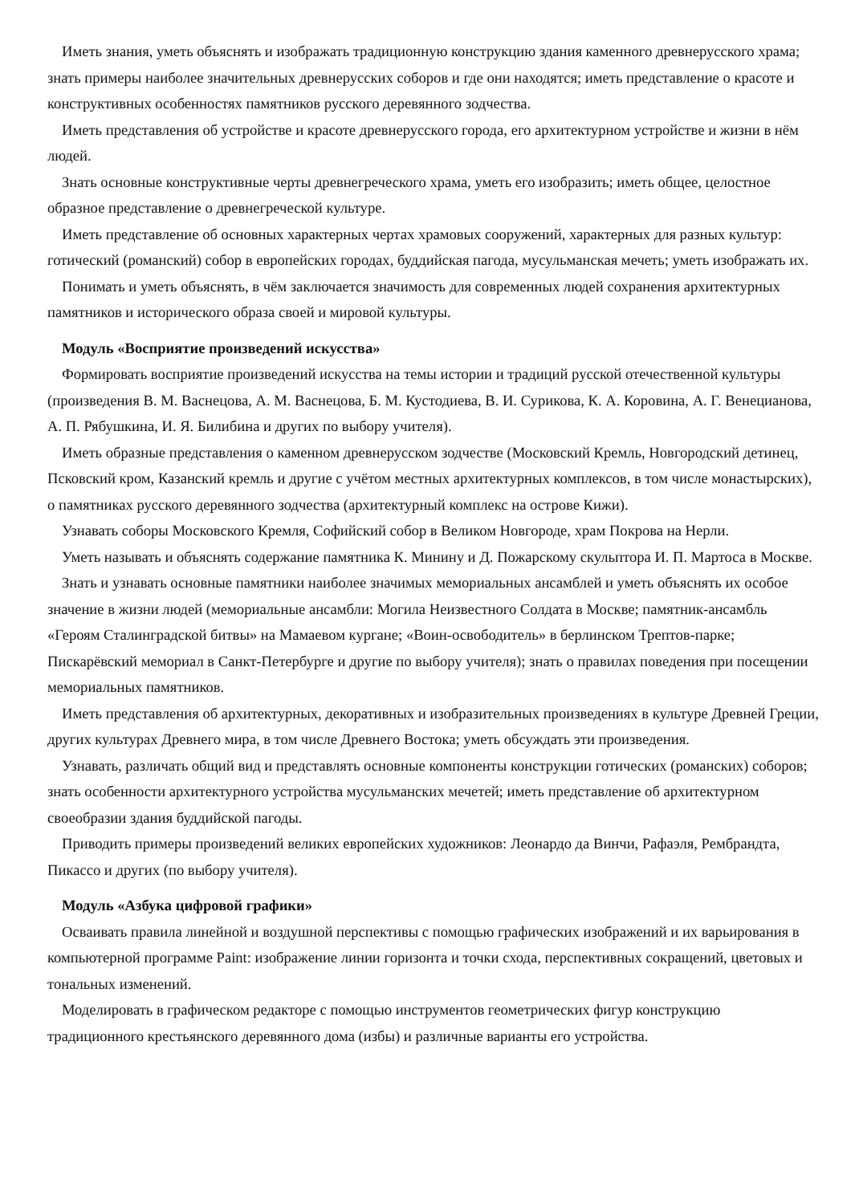Иметь знания, уметь объяснять и изображать традиционную конструкцию здания каменного древнерусского храма; знать примеры наиболее значительных древнерусских соборов и где они находятся; иметь представление о красоте и конструктивных особенностях памятников русского деревянного зодчества.
Иметь представления об устройстве и красоте древнерусского города, его архитектурном устройстве и жизни в нём людей.
Знать основные конструктивные черты древнегреческого храма, уметь его изобразить; иметь общее, целостное образное представление о древнегреческой культуре.
Иметь представление об основных характерных чертах храмовых сооружений, характерных для разных культур: готический (романский) собор в европейских городах, буддийская пагода, мусульманская мечеть; уметь изображать их.
Понимать и уметь объяснять, в чём заключается значимость для современных людей сохранения архитектурных памятников и исторического образа своей и мировой культуры.
Модуль «Восприятие произведений искусства»
Формировать восприятие произведений искусства на темы истории и традиций русской отечественной культуры (произведения В. М. Васнецова, А. М. Васнецова, Б. М. Кустодиева, В. И. Сурикова, К. А. Коровина, А. Г. Венецианова, А. П. Рябушкина, И. Я. Билибина и других по выбору учителя).
Иметь образные представления о каменном древнерусском зодчестве (Московский Кремль, Новгородский детинец, Псковский кром, Казанский кремль и другие с учётом местных архитектурных комплексов, в том числе монастырских), о памятниках русского деревянного зодчества (архитектурный комплекс на острове Кижи).
Узнавать соборы Московского Кремля, Софийский собор в Великом Новгороде, храм Покрова на Нерли.
Уметь называть и объяснять содержание памятника К. Минину и Д. Пожарскому скульптора И. П. Мартоса в Москве.
Знать и узнавать основные памятники наиболее значимых мемориальных ансамблей и уметь объяснять их особое значение в жизни людей (мемориальные ансамбли: Могила Неизвестного Солдата в Москве; памятник-ансамбль «Героям Сталинградской битвы» на Мамаевом кургане; «Воин-освободитель» в берлинском Трептов-парке; Пискарёвский мемориал в Санкт-Петербурге и другие по выбору учителя); знать о правилах поведения при посещении мемориальных памятников.
Иметь представления об архитектурных, декоративных и изобразительных произведениях в культуре Древней Греции, других культурах Древнего мира, в том числе Древнего Востока; уметь обсуждать эти произведения.
Узнавать, различать общий вид и представлять основные компоненты конструкции готических (романских) соборов; знать особенности архитектурного устройства мусульманских мечетей; иметь представление об архитектурном своеобразии здания буддийской пагоды.
Приводить примеры произведений великих европейских художников: Леонардо да Винчи, Рафаэля, Рембрандта, Пикассо и других (по выбору учителя).
Модуль «Азбука цифровой графики»
Осваивать правила линейной и воздушной перспективы с помощью графических изображений и их варьирования в компьютерной программе Paint: изображение линии горизонта и точки схода, перспективных сокращений, цветовых и тональных изменений.
Моделировать в графическом редакторе с помощью инструментов геометрических фигур конструкцию традиционного крестьянского деревянного дома (избы) и различные варианты его устройства.